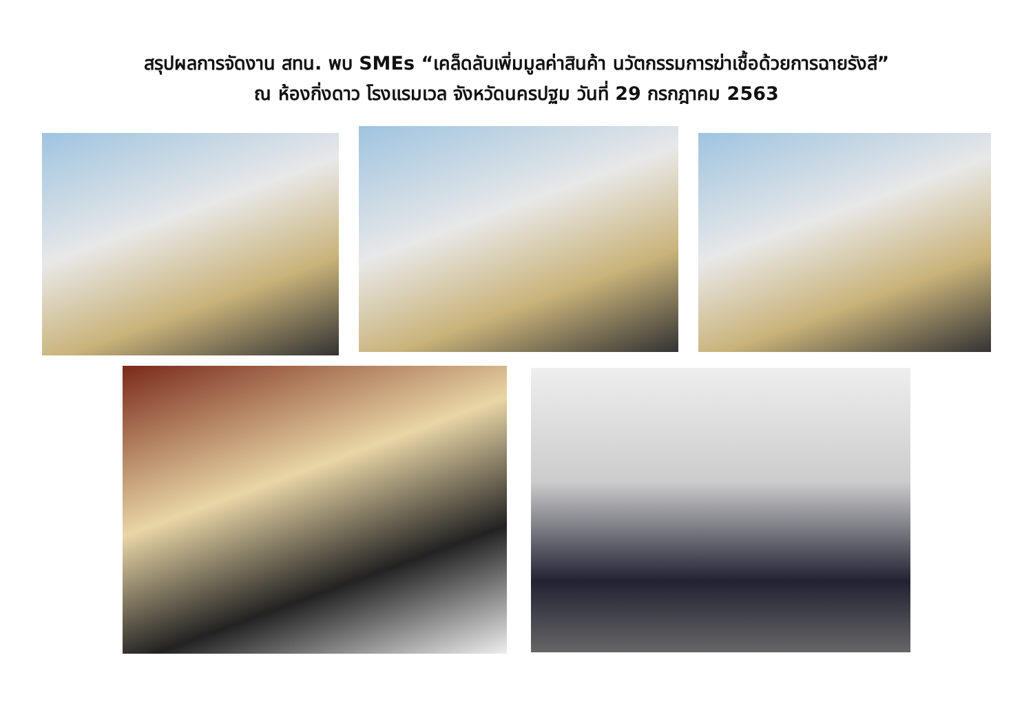สรุปผลการจัดงาน สทน. พบ SMEs “เคล็ดลับเพิ่มมูลค่าสินค้า นวัตกรรมการฆ่าเชื้อด้วยการฉายรังสี”
ณ ห้องกิ่งดาว โรงแรมเวล จังหวัดนครปฐม วันที่ 29 กรกฎาคม 2563